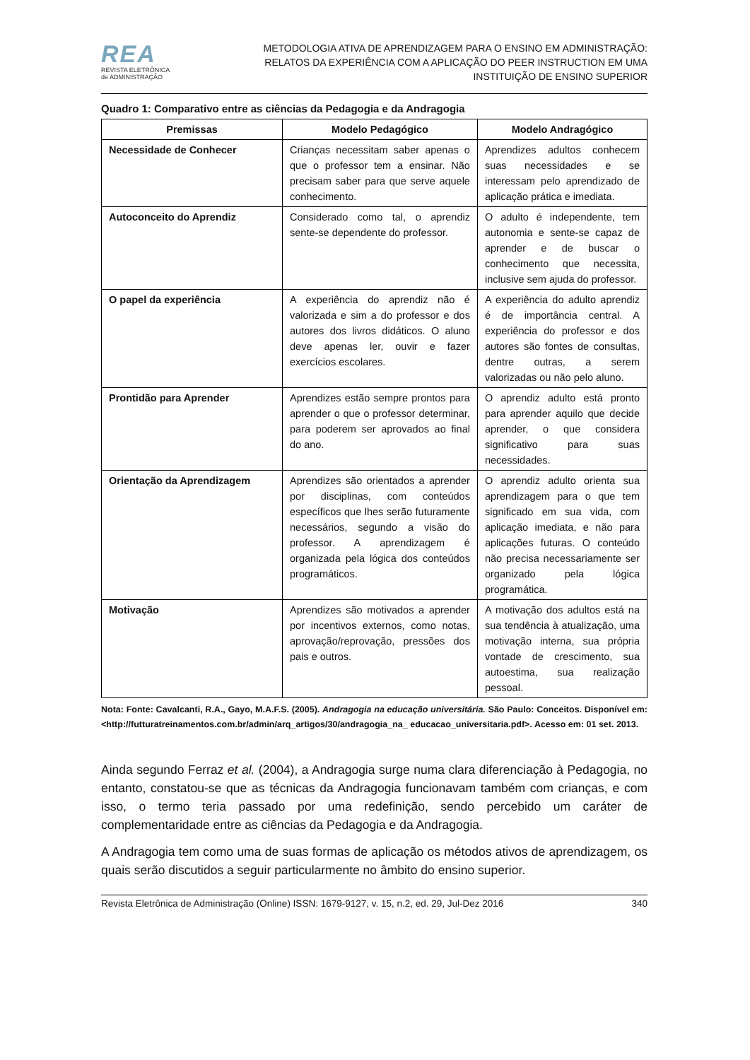REA
REVISTA ELETRÔNICA
de ADMINISTRAÇÃO
METODOLOGIA ATIVA DE APRENDIZAGEM PARA O ENSINO EM ADMINISTRAÇÃO:
RELATOS DA EXPERIÊNCIA COM A APLICAÇÃO DO PEER INSTRUCTION EM UMA
INSTITUIÇÃO DE ENSINO SUPERIOR
Quadro 1: Comparativo entre as ciências da Pedagogia e da Andragogia
| Premissas | Modelo Pedagógico | Modelo Andragógico |
| --- | --- | --- |
| Necessidade de Conhecer | Crianças necessitam saber apenas o que o professor tem a ensinar. Não precisam saber para que serve aquele conhecimento. | Aprendizes adultos conhecem suas necessidades e se interessam pelo aprendizado de aplicação prática e imediata. |
| Autoconceito do Aprendiz | Considerado como tal, o aprendiz sente-se dependente do professor. | O adulto é independente, tem autonomia e sente-se capaz de aprender e de buscar o conhecimento que necessita, inclusive sem ajuda do professor. |
| O papel da experiência | A experiência do aprendiz não é valorizada e sim a do professor e dos autores dos livros didáticos. O aluno deve apenas ler, ouvir e fazer exercícios escolares. | A experiência do adulto aprendiz é de importância central. A experiência do professor e dos autores são fontes de consultas, dentre outras, a serem valorizadas ou não pelo aluno. |
| Prontidão para Aprender | Aprendizes estão sempre prontos para aprender o que o professor determinar, para poderem ser aprovados ao final do ano. | O aprendiz adulto está pronto para aprender aquilo que decide aprender, o que considera significativo para suas necessidades. |
| Orientação da Aprendizagem | Aprendizes são orientados a aprender por disciplinas, com conteúdos específicos que lhes serão futuramente necessários, segundo a visão do professor. A aprendizagem é organizada pela lógica dos conteúdos programáticos. | O aprendiz adulto orienta sua aprendizagem para o que tem significado em sua vida, com aplicação imediata, e não para aplicações futuras. O conteúdo não precisa necessariamente ser organizado pela lógica programática. |
| Motivação | Aprendizes são motivados a aprender por incentivos externos, como notas, aprovação/reprovação, pressões dos pais e outros. | A motivação dos adultos está na sua tendência à atualização, uma motivação interna, sua própria vontade de crescimento, sua autoestima, sua realização pessoal. |
Nota: Fonte: Cavalcanti, R.A., Gayo, M.A.F.S. (2005). Andragogia na educação universitária. São Paulo: Conceitos. Disponível em: <http://futturatreinamentos.com.br/admin/arq_artigos/30/andragogia_na_ educacao_universitaria.pdf>. Acesso em: 01 set. 2013.
Ainda segundo Ferraz et al. (2004), a Andragogia surge numa clara diferenciação à Pedagogia, no entanto, constatou-se que as técnicas da Andragogia funcionavam também com crianças, e com isso, o termo teria passado por uma redefinição, sendo percebido um caráter de complementaridade entre as ciências da Pedagogia e da Andragogia.
A Andragogia tem como uma de suas formas de aplicação os métodos ativos de aprendizagem, os quais serão discutidos a seguir particularmente no âmbito do ensino superior.
Revista Eletrônica de Administração (Online) ISSN: 1679-9127, v. 15, n.2, ed. 29, Jul-Dez 2016 340